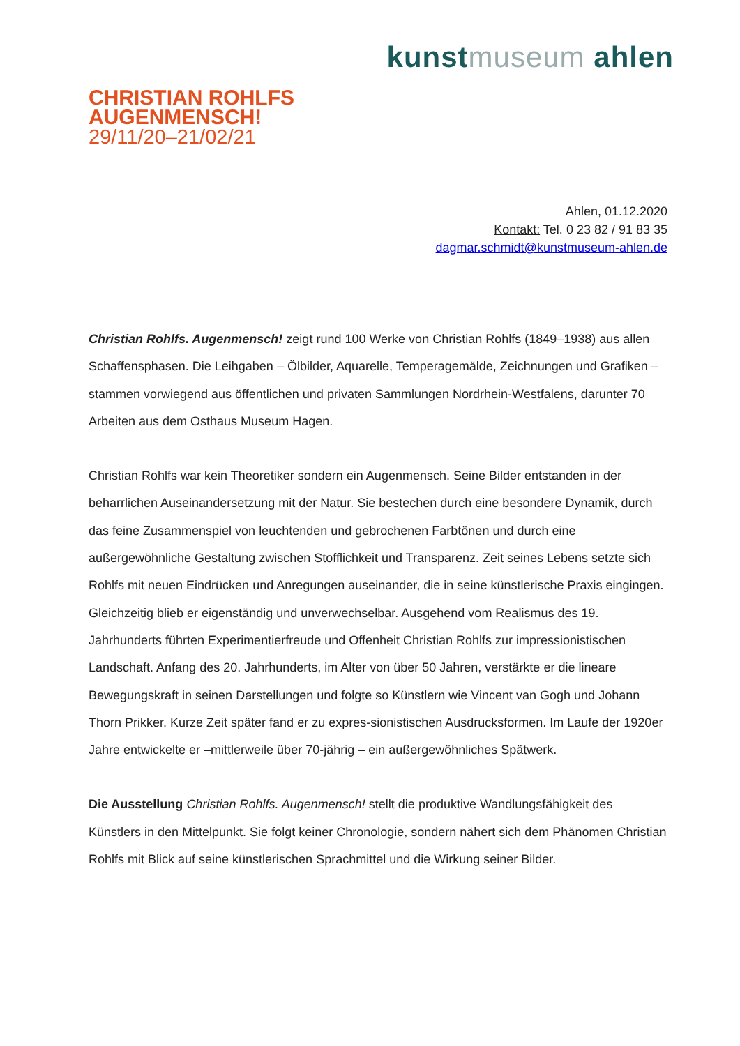kunstmuseum ahlen
CHRISTIAN ROHLFS
AUGENMENSCH!
29/11/20–21/02/21
Ahlen, 01.12.2020
Kontakt: Tel. 0 23 82 / 91 83 35
dagmar.schmidt@kunstmuseum-ahlen.de
Christian Rohlfs. Augenmensch! zeigt rund 100 Werke von Christian Rohlfs (1849–1938) aus allen Schaffensphasen. Die Leihgaben – Ölbilder, Aquarelle, Temperagemälde, Zeichnungen und Grafiken – stammen vorwiegend aus öffentlichen und privaten Sammlungen Nordrhein-Westfalens, darunter 70 Arbeiten aus dem Osthaus Museum Hagen.
Christian Rohlfs war kein Theoretiker sondern ein Augenmensch. Seine Bilder entstanden in der beharrlichen Auseinandersetzung mit der Natur. Sie bestechen durch eine besondere Dynamik, durch das feine Zusammenspiel von leuchtenden und gebrochenen Farbtönen und durch eine außergewöhnliche Gestaltung zwischen Stofflichkeit und Transparenz. Zeit seines Lebens setzte sich Rohlfs mit neuen Eindrücken und Anregungen auseinander, die in seine künstlerische Praxis eingingen. Gleichzeitig blieb er eigenständig und unverwechselbar. Ausgehend vom Realismus des 19. Jahrhunderts führten Experimentierfreude und Offenheit Christian Rohlfs zur impressionistischen Landschaft. Anfang des 20. Jahrhunderts, im Alter von über 50 Jahren, verstärkte er die lineare Bewegungskraft in seinen Darstellungen und folgte so Künstlern wie Vincent van Gogh und Johann Thorn Prikker. Kurze Zeit später fand er zu expres-sionistischen Ausdrucksformen. Im Laufe der 1920er Jahre entwickelte er –mittlerweile über 70-jährig – ein außergewöhnliches Spätwerk.
Die Ausstellung Christian Rohlfs. Augenmensch! stellt die produktive Wandlungsfähigkeit des Künstlers in den Mittelpunkt. Sie folgt keiner Chronologie, sondern nähert sich dem Phänomen Christian Rohlfs mit Blick auf seine künstlerischen Sprachmittel und die Wirkung seiner Bilder.